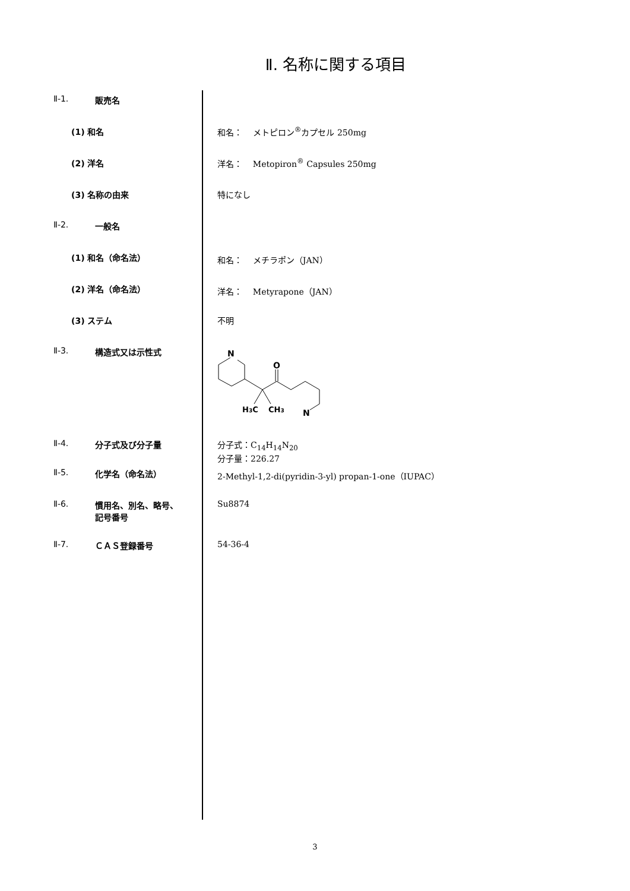Ⅱ. 名称に関する項目
| Ⅱ-1. | 販売名 | |
| | (1) 和名 | 和名： メトピロン<sup>®</sup>カプセル 250mg |
| | (2) 洋名 | 洋名： Metopiron<sup>®</sup> Capsules 250mg |
| | (3) 名称の由来 | 特になし |
| Ⅱ-2. | 一般名 | |
| | (1) 和名（命名法） | 和名： メチラポン（JAN） |
| | (2) 洋名（命名法） | 洋名： Metyrapone（JAN） |
| | (3) ステム | 不明 |
| Ⅱ-3. | 構造式又は示性式 | N O N H 3 C CH 3 |
| Ⅱ-4. | 分子式及び分子量 | 分子式：C<sub>14</sub>H<sub>14</sub>N<sub>20</sub> 分子量：226.27 |
| Ⅱ-5. | 化学名（命名法） | 2-Methyl-1,2-di(pyridin-3-yl) propan-1-one（IUPAC） |
| Ⅱ-6. | 慣用名、別名、略号、 記号番号 | Su8874 |
| Ⅱ-7. | ＣＡＳ登録番号 | 54-36-4 |
3